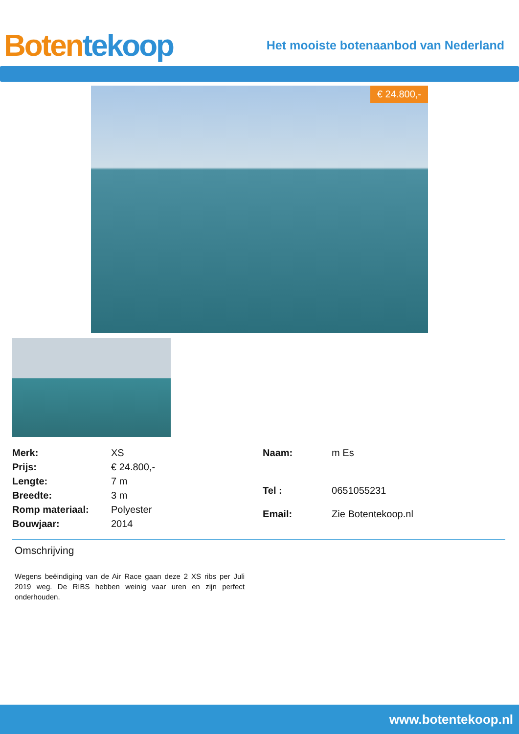Boten tekoop
Het mooiste botenaanbod van Nederland
€ 24.800,-
| Merk: | XS |
| Prijs: | € 24.800,- |
| Lengte: | 7 m |
| Breedte: | 3 m |
| Romp materiaal: | Polyester |
| Bouwjaar: | 2014 |
| Naam: | m Es |
| Tel : | 0651055231 |
| Email: | Zie Botentekoop.nl |
Omschrijving
Wegens beëindiging van de Air Race gaan deze 2 XS ribs per Juli 2019 weg. De RIBS hebben weinig vaar uren en zijn perfect onderhouden.
www.botentekoop.nl